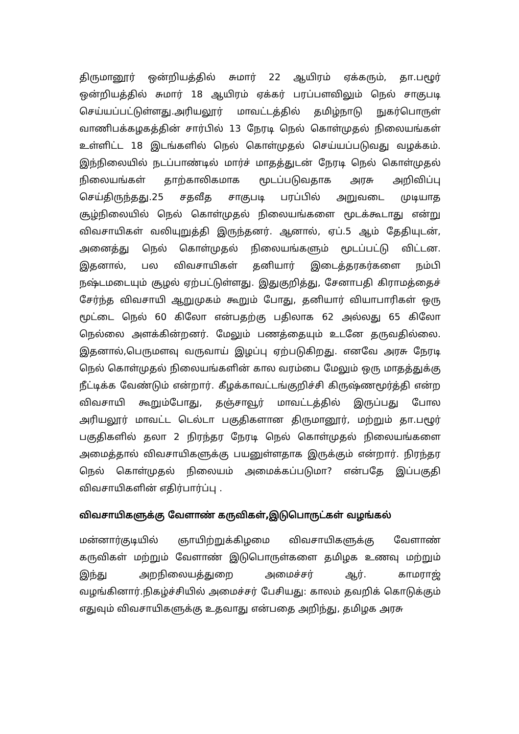திருமானூர் ஒன்றியத்தில் சுமார் 22 ஆயிரம் ஏக்கரும், தா.பழூர் ஒன்றியத்தில் சுமார் 18 ஆயிரம் ஏக்கர் பரப்பளவிலும் நெல் சாகுபடி செய்யப்பட்டுள்ளது.அரியலூர் மாவட்டத்தில் தமிழ்நாடு நுகர்பொருள் வாணிபக்கழகத்தின் சார்பில் 13 நேரடி நெல் கொள்முதல் நிலையங்கள் உள்ளிட்ட 18 இடங்களில் நெல் கொள்முதல் செய்யப்படுவது வழக்கம். இந்நிலையில் நடப்பாண்டில் மார்ச் மாதத்துடன் நேரடி நெல் கொள்முதல் நிலையங்கள் தாற்காலிகமாக மூடப்படுவதாக அரசு அறிவிப்பு செய்திருந்தது.25 சதவீத சாகுபடி பரப்பில் அறுவடை முடியாத சூழ்நிலையில் நெல் கொள்முதல் நிலையங்களை மூடக்கூடாது என்று விவசாயிகள் வலியுறுத்தி இருந்தனர். ஆனால், ஏப்.5 ஆம் தேதியுடன், அனைத்து நெல் கொள்முதல் நிலையங்களும் மூடப்பட்டு விட்டன. இதனால், பல விவசாயிகள் தனியார் இடைத்தரகர்களை நம்பி நஷ்டமடையும் சூழல் ஏற்பட்டுள்ளது. இதுகுறித்து, சேனாபதி கிராமத்தைச் சேர்ந்த விவசாயி ஆறுமுகம் கூறும் போது, தனியார் வியாபாரிகள் ஒரு மூட்டை நெல் 60 கிலோ என்பதற்கு பதிலாக 62 அல்லது 65 கிலோ நெல்லை அளக்கின்றனர். மேலும் பணத்தையும் உடனே தருவதில்லை. இதனால்,பெருமளவு வருவாய் இழப்பு ஏற்படுகிறது. எனவே அரசு நேரடி நெல் கொள்முதல் நிலையங்களின் கால வரம்பை மேலும் ஒரு மாதத்துக்கு நீட்டிக்க வேண்டும் என்றார். கீழக்காவட்டங்குறிச்சி கிருஷ்ணமூர்த்தி என்ற விவசாயி கூறும்போது, தஞ்சாவூர் மாவட்டத்தில் இருப்பது போல அரியலூர் மாவட்ட டெல்டா பகுதிகளான திருமானூர், மற்றும் தா.பழூர் பகுதிகளில் தலா 2 நிரந்தர நேரடி நெல் கொள்முதல் நிலையங்களை அமைத்தால் விவசாயிகளுக்கு பயனுள்ளதாக இருக்கும் என்றார். நிரந்தர நெல் கொள்முதல் நிலையம் அமைக்கப்படுமா? என்பதே இப்பகுதி விவசாயிகளின் எதிர்பார்ப்பு .
விவசாயிகளுக்கு வேளாண் கருவிகள்,இடுபொருட்கள் வழங்கல்
மன்னார்குடியில் ஞாயிற்றுக்கிழமை விவசாயிகளுக்கு வேளாண் கருவிகள் மற்றும் வேளாண் இடுபொருள்களை தமிழக உணவு மற்றும் இந்து அறநிலையத்துறை அமைச்சர் ஆர். காமராஜ் வழங்கினார்.நிகழ்ச்சியில் அமைச்சர் பேசியது: காலம் தவறிக் கொடுக்கும் எதுவும் விவசாயிகளுக்கு உதவாது என்பதை அறிந்து, தமிழக அரசு